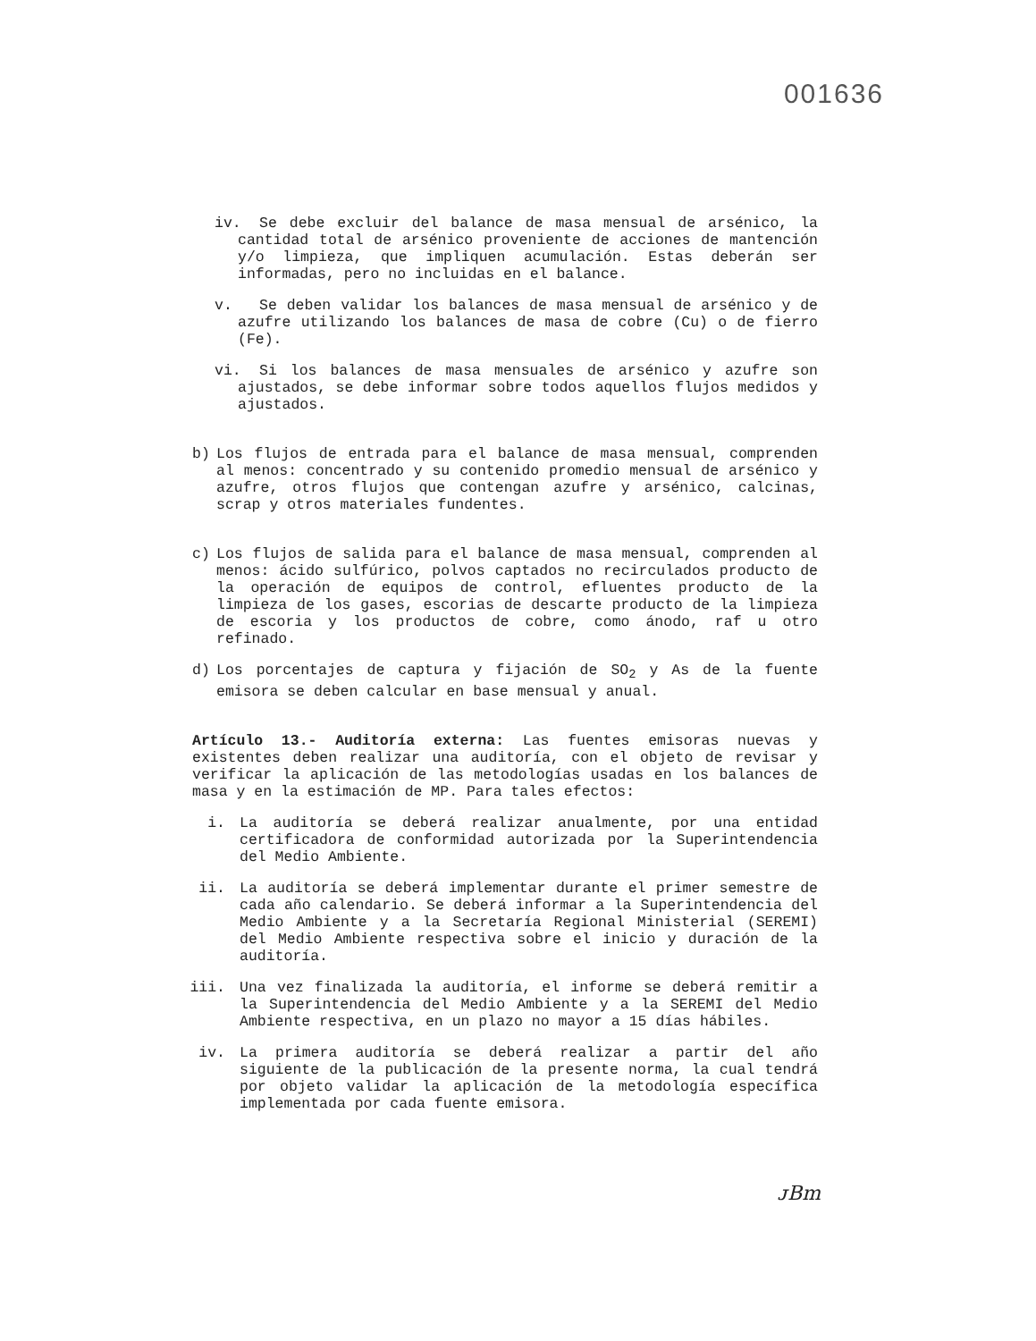001636
iv. Se debe excluir del balance de masa mensual de arsénico, la cantidad total de arsénico proveniente de acciones de mantención y/o limpieza, que impliquen acumulación. Estas deberán ser informadas, pero no incluidas en el balance.
v. Se deben validar los balances de masa mensual de arsénico y de azufre utilizando los balances de masa de cobre (Cu) o de fierro (Fe).
vi. Si los balances de masa mensuales de arsénico y azufre son ajustados, se debe informar sobre todos aquellos flujos medidos y ajustados.
b) Los flujos de entrada para el balance de masa mensual, comprenden al menos: concentrado y su contenido promedio mensual de arsénico y azufre, otros flujos que contengan azufre y arsénico, calcinas, scrap y otros materiales fundentes.
c) Los flujos de salida para el balance de masa mensual, comprenden al menos: ácido sulfúrico, polvos captados no recirculados producto de la operación de equipos de control, efluentes producto de la limpieza de los gases, escorias de descarte producto de la limpieza de escoria y los productos de cobre, como ánodo, raf u otro refinado.
d) Los porcentajes de captura y fijación de SO<sub>2</sub> y As de la fuente emisora se deben calcular en base mensual y anual.
Artículo 13.- Auditoría externa: Las fuentes emisoras nuevas y existentes deben realizar una auditoría, con el objeto de revisar y verificar la aplicación de las metodologías usadas en los balances de masa y en la estimación de MP. Para tales efectos:
i. La auditoría se deberá realizar anualmente, por una entidad certificadora de conformidad autorizada por la Superintendencia del Medio Ambiente.
ii. La auditoría se deberá implementar durante el primer semestre de cada año calendario. Se deberá informar a la Superintendencia del Medio Ambiente y a la Secretaría Regional Ministerial (SEREMI) del Medio Ambiente respectiva sobre el inicio y duración de la auditoría.
iii. Una vez finalizada la auditoría, el informe se deberá remitir a la Superintendencia del Medio Ambiente y a la SEREMI del Medio Ambiente respectiva, en un plazo no mayor a 15 días hábiles.
iv. La primera auditoría se deberá realizar a partir del año siguiente de la publicación de la presente norma, la cual tendrá por objeto validar la aplicación de la metodología específica implementada por cada fuente emisora.
ᴊBm